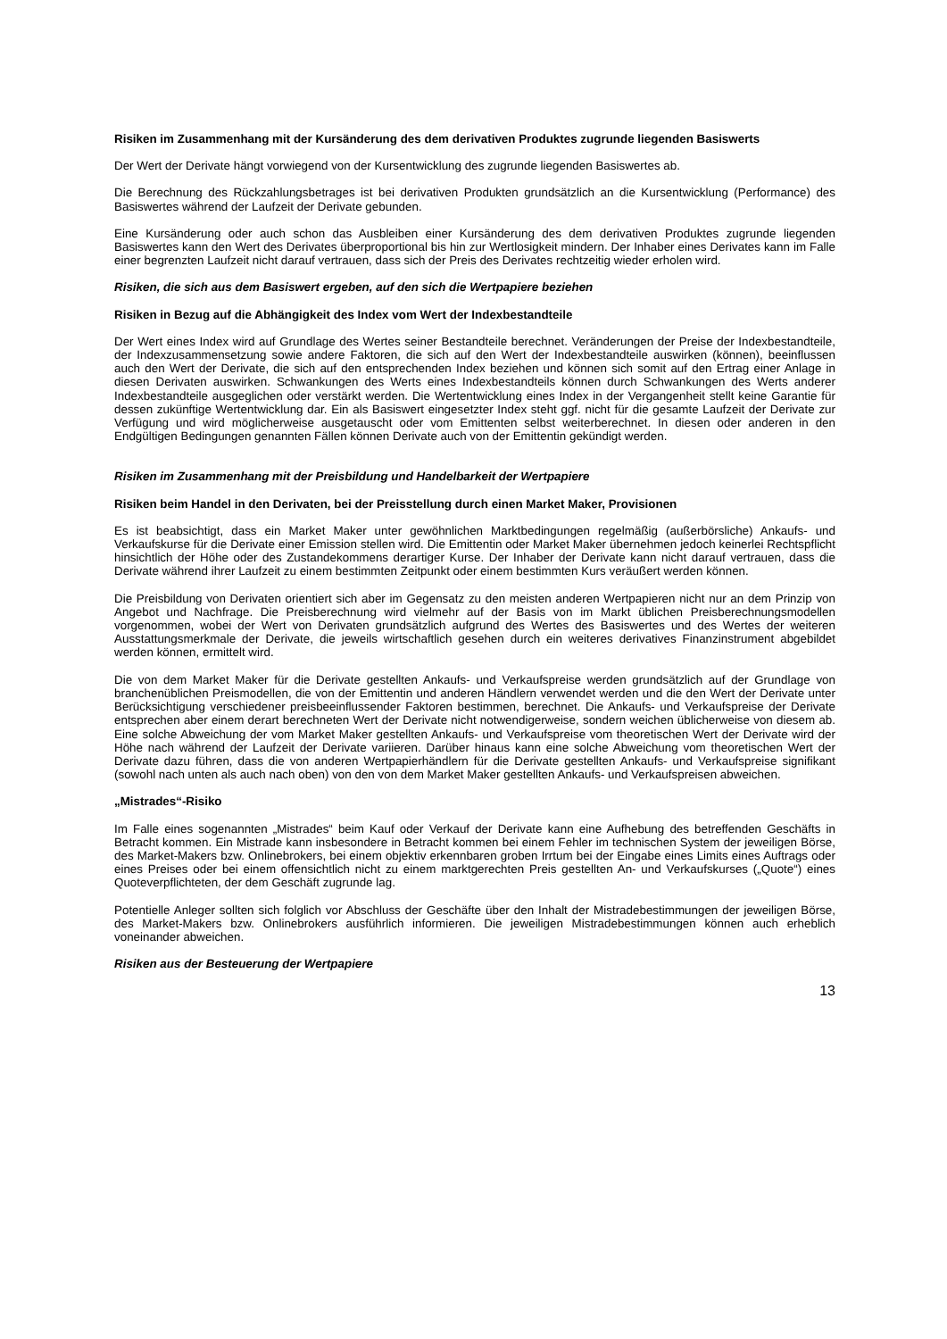Risiken im Zusammenhang mit der Kursänderung des dem derivativen Produktes zugrunde liegenden Basiswerts
Der Wert der Derivate hängt vorwiegend von der Kursentwicklung des zugrunde liegenden Basiswertes ab.
Die Berechnung des Rückzahlungsbetrages ist bei derivativen Produkten grundsätzlich an die Kursentwicklung (Performance) des Basiswertes während der Laufzeit der Derivate gebunden.
Eine Kursänderung oder auch schon das Ausbleiben einer Kursänderung des dem derivativen Produktes zugrunde liegenden Basiswertes kann den Wert des Derivates überproportional bis hin zur Wertlosigkeit mindern. Der Inhaber eines Derivates kann im Falle einer begrenzten Laufzeit nicht darauf vertrauen, dass sich der Preis des Derivates rechtzeitig wieder erholen wird.
Risiken, die sich aus dem Basiswert ergeben, auf den sich die Wertpapiere beziehen
Risiken in Bezug auf die Abhängigkeit des Index vom Wert der Indexbestandteile
Der Wert eines Index wird auf Grundlage des Wertes seiner Bestandteile berechnet. Veränderungen der Preise der Indexbestandteile, der Indexzusammensetzung sowie andere Faktoren, die sich auf den Wert der Indexbestandteile auswirken (können), beeinflussen auch den Wert der Derivate, die sich auf den entsprechenden Index beziehen und können sich somit auf den Ertrag einer Anlage in diesen Derivaten auswirken. Schwankungen des Werts eines Indexbestandteils können durch Schwankungen des Werts anderer Indexbestandteile ausgeglichen oder verstärkt werden. Die Wertentwicklung eines Index in der Vergangenheit stellt keine Garantie für dessen zukünftige Wertentwicklung dar. Ein als Basiswert eingesetzter Index steht ggf. nicht für die gesamte Laufzeit der Derivate zur Verfügung und wird möglicherweise ausgetauscht oder vom Emittenten selbst weiterberechnet. In diesen oder anderen in den Endgültigen Bedingungen genannten Fällen können Derivate auch von der Emittentin gekündigt werden.
Risiken im Zusammenhang mit der Preisbildung und Handelbarkeit der Wertpapiere
Risiken beim Handel in den Derivaten, bei der Preisstellung durch einen Market Maker, Provisionen
Es ist beabsichtigt, dass ein Market Maker unter gewöhnlichen Marktbedingungen regelmäßig (außerbörsliche) Ankaufs- und Verkaufskurse für die Derivate einer Emission stellen wird. Die Emittentin oder Market Maker übernehmen jedoch keinerlei Rechtspflicht hinsichtlich der Höhe oder des Zustandekommens derartiger Kurse. Der Inhaber der Derivate kann nicht darauf vertrauen, dass die Derivate während ihrer Laufzeit zu einem bestimmten Zeitpunkt oder einem bestimmten Kurs veräußert werden können.
Die Preisbildung von Derivaten orientiert sich aber im Gegensatz zu den meisten anderen Wertpapieren nicht nur an dem Prinzip von Angebot und Nachfrage. Die Preisberechnung wird vielmehr auf der Basis von im Markt üblichen Preisberechnungsmodellen vorgenommen, wobei der Wert von Derivaten grundsätzlich aufgrund des Wertes des Basiswertes und des Wertes der weiteren Ausstattungsmerkmale der Derivate, die jeweils wirtschaftlich gesehen durch ein weiteres derivatives Finanzinstrument abgebildet werden können, ermittelt wird.
Die von dem Market Maker für die Derivate gestellten Ankaufs- und Verkaufspreise werden grundsätzlich auf der Grundlage von branchenüblichen Preismodellen, die von der Emittentin und anderen Händlern verwendet werden und die den Wert der Derivate unter Berücksichtigung verschiedener preisbeeinflussender Faktoren bestimmen, berechnet. Die Ankaufs- und Verkaufspreise der Derivate entsprechen aber einem derart berechneten Wert der Derivate nicht notwendigerweise, sondern weichen üblicherweise von diesem ab. Eine solche Abweichung der vom Market Maker gestellten Ankaufs- und Verkaufspreise vom theoretischen Wert der Derivate wird der Höhe nach während der Laufzeit der Derivate variieren. Darüber hinaus kann eine solche Abweichung vom theoretischen Wert der Derivate dazu führen, dass die von anderen Wertpapierhändlern für die Derivate gestellten Ankaufs- und Verkaufspreise signifikant (sowohl nach unten als auch nach oben) von den von dem Market Maker gestellten Ankaufs- und Verkaufspreisen abweichen.
„Mistrades“-Risiko
Im Falle eines sogenannten „Mistrades“ beim Kauf oder Verkauf der Derivate kann eine Aufhebung des betreffenden Geschäfts in Betracht kommen. Ein Mistrade kann insbesondere in Betracht kommen bei einem Fehler im technischen System der jeweiligen Börse, des Market-Makers bzw. Onlinebrokers, bei einem objektiv erkennbaren groben Irrtum bei der Eingabe eines Limits eines Auftrags oder eines Preises oder bei einem offensichtlich nicht zu einem marktgerechten Preis gestellten An- und Verkaufskurses („Quote“) eines Quoteverpflichteten, der dem Geschäft zugrunde lag.
Potentielle Anleger sollten sich folglich vor Abschluss der Geschäfte über den Inhalt der Mistradebestimmungen der jeweiligen Börse, des Market-Makers bzw. Onlinebrokers ausführlich informieren. Die jeweiligen Mistradebestimmungen können auch erheblich voneinander abweichen.
Risiken aus der Besteuerung der Wertpapiere
13